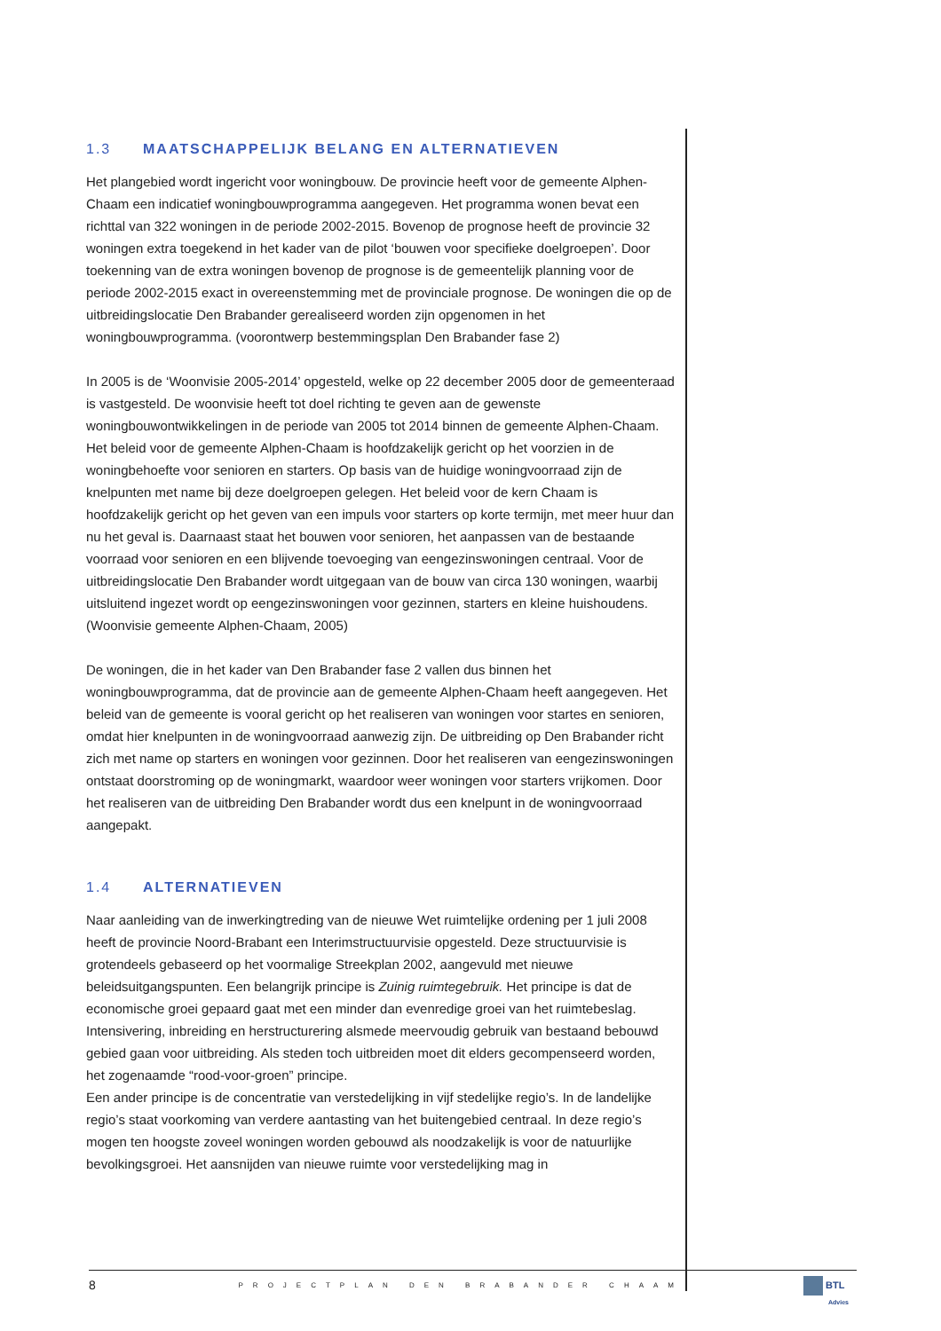1.3 MAATSCHAPPELIJK BELANG EN ALTERNATIEVEN
Het plangebied wordt ingericht voor woningbouw. De provincie heeft voor de gemeente Alphen-Chaam een indicatief woningbouwprogramma aangegeven. Het programma wonen bevat een richttal van 322 woningen in de periode 2002-2015. Bovenop de prognose heeft de provincie 32 woningen extra toegekend in het kader van de pilot ‘bouwen voor specifieke doelgroepen’. Door toekenning van de extra woningen bovenop de prognose is de gemeentelijk planning voor de periode 2002-2015 exact in overeenstemming met de provinciale prognose. De woningen die op de uitbreidingslocatie Den Brabander gerealiseerd worden zijn opgenomen in het woningbouwprogramma. (voorontwerp bestemmingsplan Den Brabander fase 2)
In 2005 is de ‘Woonvisie 2005-2014’ opgesteld, welke op 22 december 2005 door de gemeenteraad is vastgesteld. De woonvisie heeft tot doel richting te geven aan de gewenste woningbouwontwikkelingen in de periode van 2005 tot 2014 binnen de gemeente Alphen-Chaam. Het beleid voor de gemeente Alphen-Chaam is hoofdzakelijk gericht op het voorzien in de woningbehoefte voor senioren en starters. Op basis van de huidige woningvoorraad zijn de knelpunten met name bij deze doelgroepen gelegen. Het beleid voor de kern Chaam is hoofdzakelijk gericht op het geven van een impuls voor starters op korte termijn, met meer huur dan nu het geval is. Daarnaast staat het bouwen voor senioren, het aanpassen van de bestaande voorraad voor senioren en een blijvende toevoeging van eengezinswoningen centraal. Voor de uitbreidingslocatie Den Brabander wordt uitgegaan van de bouw van circa 130 woningen, waarbij uitsluitend ingezet wordt op eengezinswoningen voor gezinnen, starters en kleine huishoudens. (Woonvisie gemeente Alphen-Chaam, 2005)
De woningen, die in het kader van Den Brabander fase 2 vallen dus binnen het woningbouwprogramma, dat de provincie aan de gemeente Alphen-Chaam heeft aangegeven. Het beleid van de gemeente is vooral gericht op het realiseren van woningen voor startes en senioren, omdat hier knelpunten in de woningvoorraad aanwezig zijn. De uitbreiding op Den Brabander richt zich met name op starters en woningen voor gezinnen. Door het realiseren van eengezinswoningen ontstaat doorstroming op de woningmarkt, waardoor weer woningen voor starters vrijkomen. Door het realiseren van de uitbreiding Den Brabander wordt dus een knelpunt in de woningvoorraad aangepakt.
1.4 ALTERNATIEVEN
Naar aanleiding van de inwerkingtreding van de nieuwe Wet ruimtelijke ordening per 1 juli 2008 heeft de provincie Noord-Brabant een Interimstructuurvisie opgesteld. Deze structuurvisie is grotendeels gebaseerd op het voormalige Streekplan 2002, aangevuld met nieuwe beleidsuitgangspunten. Een belangrijk principe is Zuinig ruimtegebruik. Het principe is dat de economische groei gepaard gaat met een minder dan evenredige groei van het ruimtebeslag. Intensivering, inbreiding en herstructurering alsmede meervoudig gebruik van bestaand bebouwd gebied gaan voor uitbreiding. Als steden toch uitbreiden moet dit elders gecompenseerd worden, het zogenaamde “rood-voor-groen” principe.
Een ander principe is de concentratie van verstedelijking in vijf stedelijke regio’s. In de landelijke regio’s staat voorkoming van verdere aantasting van het buitengebied centraal. In deze regio’s mogen ten hoogste zoveel woningen worden gebouwd als noodzakelijk is voor de natuurlijke bevolkingsgroei. Het aansnijden van nieuwe ruimte voor verstedelijking mag in
8 PROJECTPLAN DEN BRABANDER CHAAM
BTL
Advies